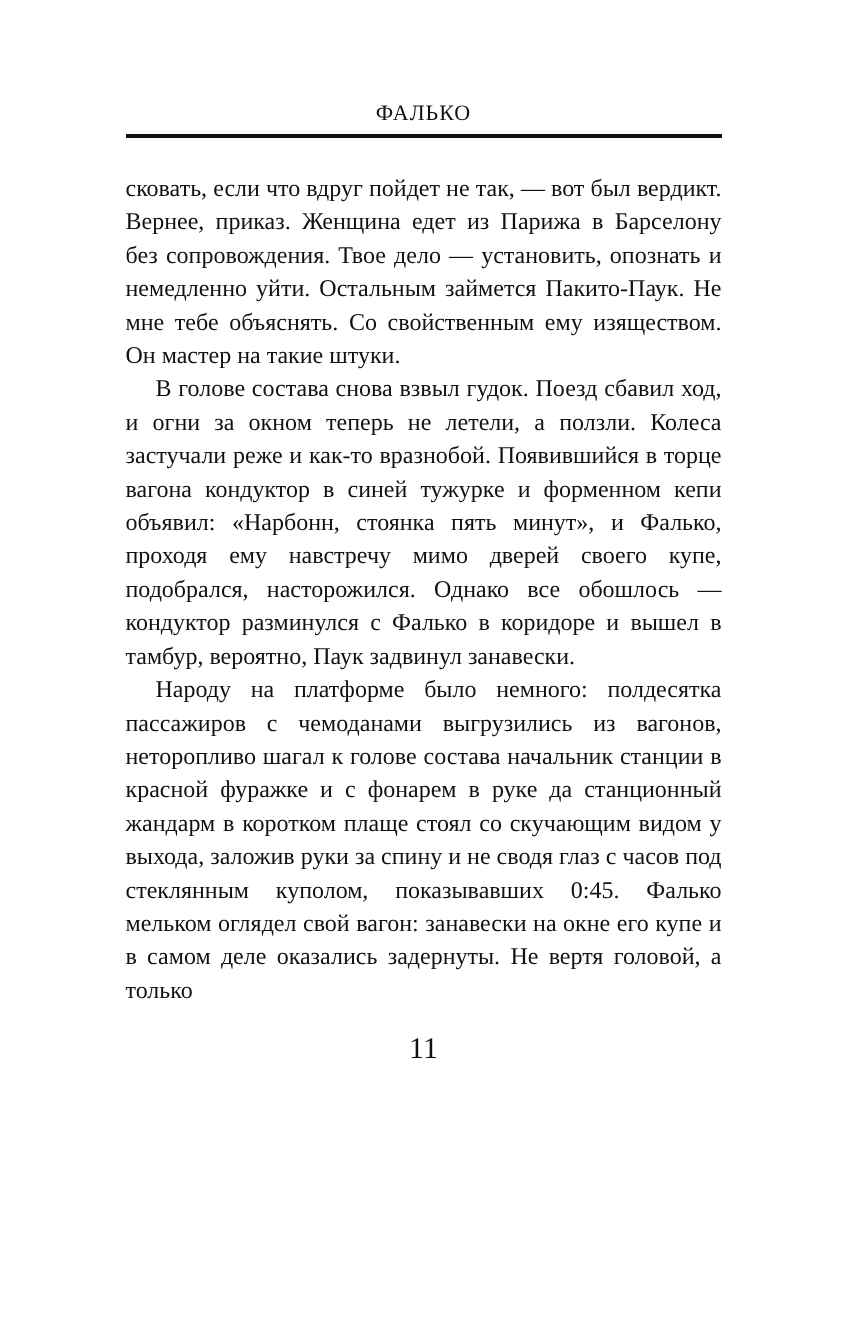ФАЛЬКО
сковать, если что вдруг пойдет не так, — вот был вердикт. Вернее, приказ. Женщина едет из Парижа в Барселону без сопровождения. Твое дело — установить, опознать и немедленно уйти. Остальным займется Пакито-Паук. Не мне тебе объяснять. Со свойственным ему изяществом. Он мастер на такие штуки.
В голове состава снова взвыл гудок. Поезд сбавил ход, и огни за окном теперь не летели, а ползли. Колеса застучали реже и как-то вразнобой. Появившийся в торце вагона кондуктор в синей тужурке и форменном кепи объявил: «Нарбонн, стоянка пять минут», и Фалько, проходя ему навстречу мимо дверей своего купе, подобрался, насторожился. Однако все обошлось — кондуктор разминулся с Фалько в коридоре и вышел в тамбур, вероятно, Паук задвинул занавески.
Народу на платформе было немного: полдесятка пассажиров с чемоданами выгрузились из вагонов, неторопливо шагал к голове состава начальник станции в красной фуражке и с фонарем в руке да станционный жандарм в коротком плаще стоял со скучающим видом у выхода, заложив руки за спину и не сводя глаз с часов под стеклянным куполом, показывавших 0:45. Фалько мельком оглядел свой вагон: занавески на окне его купе и в самом деле оказались задернуты. Не вертя головой, а только
11